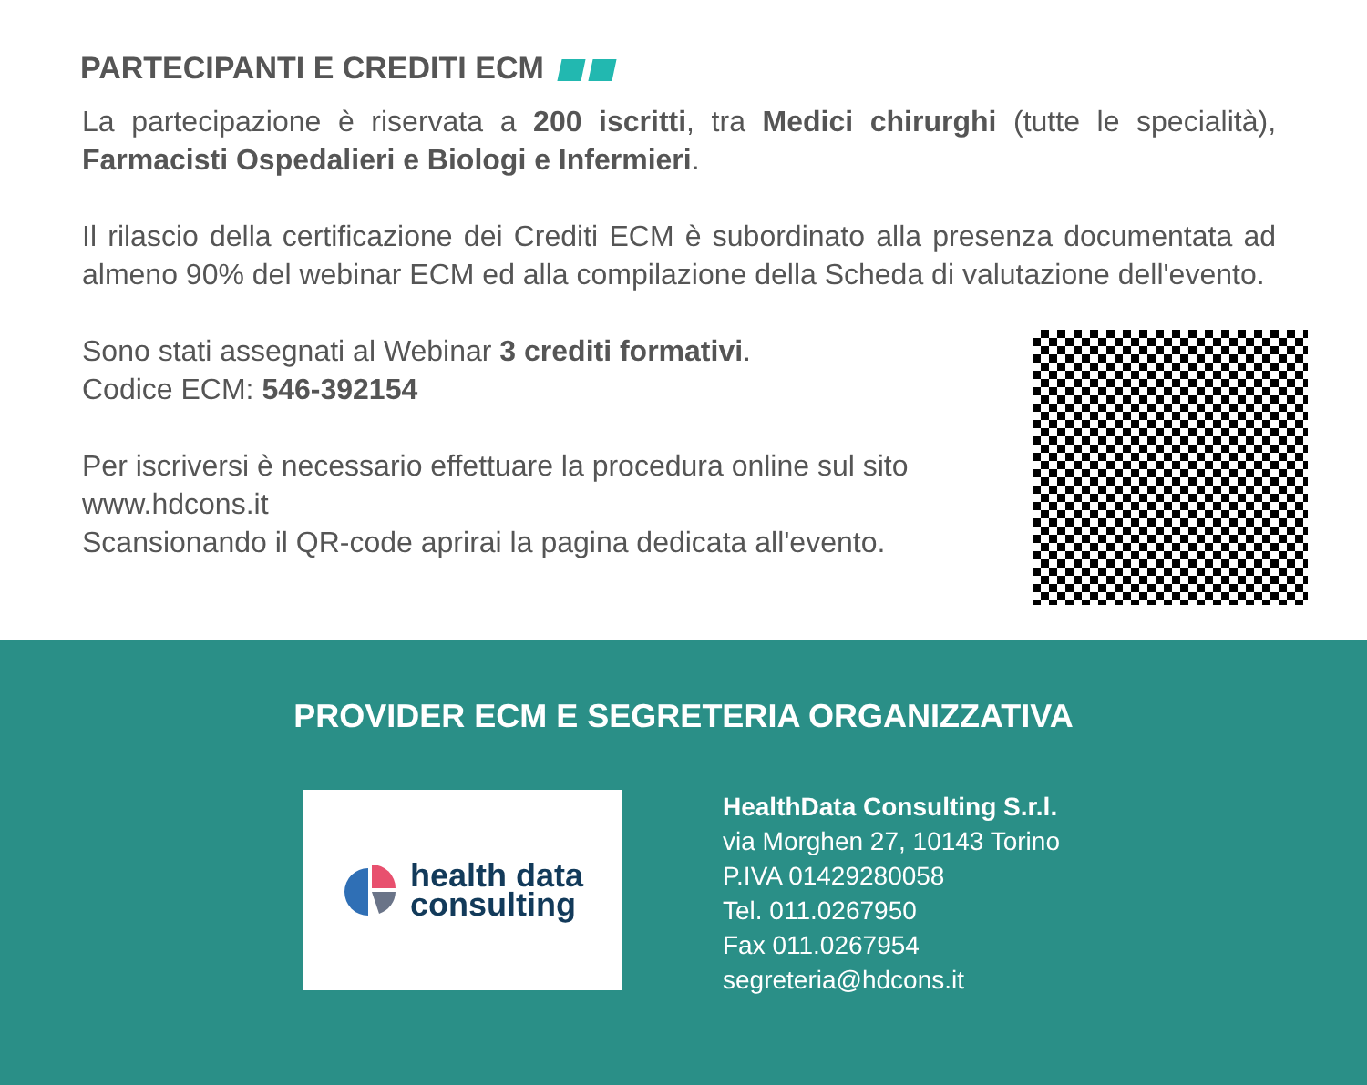PARTECIPANTI E CREDITI ECM
La partecipazione è riservata a 200 iscritti, tra Medici chirurghi (tutte le specialità), Farmacisti Ospedalieri e Biologi e Infermieri.
Il rilascio della certificazione dei Crediti ECM è subordinato alla presenza documentata ad almeno 90% del webinar ECM ed alla compilazione della Scheda di valutazione dell'evento.
Sono stati assegnati al Webinar 3 crediti formativi.
Codice ECM: 546-392154
Per iscriversi è necessario effettuare la procedura online sul sito www.hdcons.it
Scansionando il QR-code aprirai la pagina dedicata all'evento.
PROVIDER ECM E SEGRETERIA ORGANIZZATIVA
health data
consulting
HealthData Consulting S.r.l.
via Morghen 27, 10143 Torino
P.IVA 01429280058
Tel. 011.0267950
Fax 011.0267954
segreteria@hdcons.it